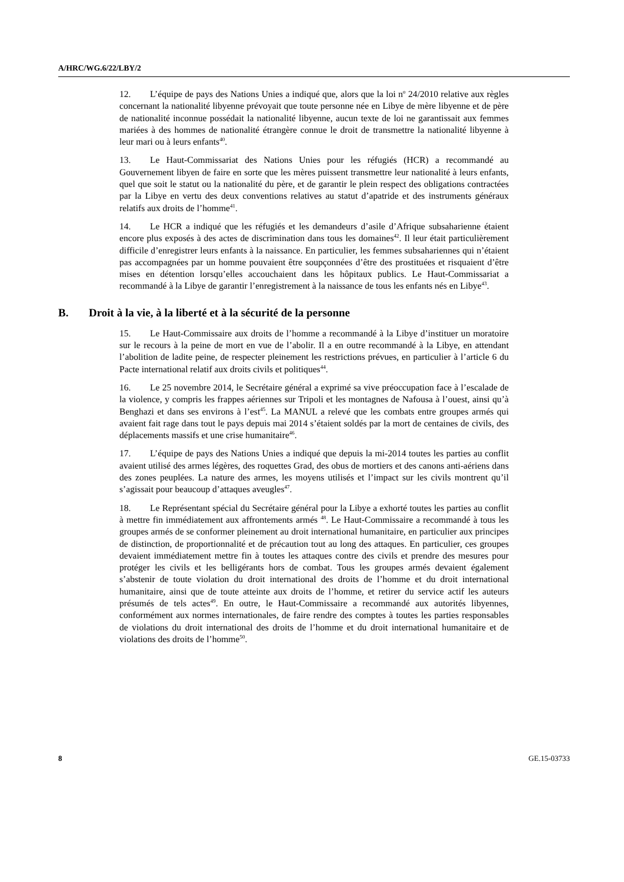A/HRC/WG.6/22/LBY/2
12. L’équipe de pays des Nations Unies a indiqué que, alors que la loi n<sup>o</sup> 24/2010 relative aux règles concernant la nationalité libyenne prévoyait que toute personne née en Libye de mère libyenne et de père de nationalité inconnue possédait la nationalité libyenne, aucun texte de loi ne garantissait aux femmes mariées à des hommes de nationalité étrangère connue le droit de transmettre la nationalité libyenne à leur mari ou à leurs enfants<sup>40</sup>.
13. Le Haut-Commissariat des Nations Unies pour les réfugiés (HCR) a recommandé au Gouvernement libyen de faire en sorte que les mères puissent transmettre leur nationalité à leurs enfants, quel que soit le statut ou la nationalité du père, et de garantir le plein respect des obligations contractées par la Libye en vertu des deux conventions relatives au statut d’apatride et des instruments généraux relatifs aux droits de l’homme<sup>41</sup>.
14. Le HCR a indiqué que les réfugiés et les demandeurs d’asile d’Afrique subsaharienne étaient encore plus exposés à des actes de discrimination dans tous les domaines<sup>42</sup>. Il leur était particulièrement difficile d’enregistrer leurs enfants à la naissance. En particulier, les femmes subsahariennes qui n’étaient pas accompagnées par un homme pouvaient être soupçonnées d’être des prostituées et risquaient d’être mises en détention lorsqu’elles accouchaient dans les hôpitaux publics. Le Haut-Commissariat a recommandé à la Libye de garantir l’enregistrement à la naissance de tous les enfants nés en Libye<sup>43</sup>.
B. Droit à la vie, à la liberté et à la sécurité de la personne
15. Le Haut-Commissaire aux droits de l’homme a recommandé à la Libye d’instituer un moratoire sur le recours à la peine de mort en vue de l’abolir. Il a en outre recommandé à la Libye, en attendant l’abolition de ladite peine, de respecter pleinement les restrictions prévues, en particulier à l’article 6 du Pacte international relatif aux droits civils et politiques<sup>44</sup>.
16. Le 25 novembre 2014, le Secrétaire général a exprimé sa vive préoccupation face à l’escalade de la violence, y compris les frappes aériennes sur Tripoli et les montagnes de Nafousa à l’ouest, ainsi qu’à Benghazi et dans ses environs à l’est<sup>45</sup>. La MANUL a relevé que les combats entre groupes armés qui avaient fait rage dans tout le pays depuis mai 2014 s’étaient soldés par la mort de centaines de civils, des déplacements massifs et une crise humanitaire<sup>46</sup>.
17. L’équipe de pays des Nations Unies a indiqué que depuis la mi-2014 toutes les parties au conflit avaient utilisé des armes légères, des roquettes Grad, des obus de mortiers et des canons anti-aériens dans des zones peuplées. La nature des armes, les moyens utilisés et l’impact sur les civils montrent qu’il s’agissait pour beaucoup d’attaques aveugles<sup>47</sup>.
18. Le Représentant spécial du Secrétaire général pour la Libye a exhorté toutes les parties au conflit à mettre fin immédiatement aux affrontements armés <sup>48</sup>. Le Haut-Commissaire a recommandé à tous les groupes armés de se conformer pleinement au droit international humanitaire, en particulier aux principes de distinction, de proportionnalité et de précaution tout au long des attaques. En particulier, ces groupes devaient immédiatement mettre fin à toutes les attaques contre des civils et prendre des mesures pour protéger les civils et les belligérants hors de combat. Tous les groupes armés devaient également s’abstenir de toute violation du droit international des droits de l’homme et du droit international humanitaire, ainsi que de toute atteinte aux droits de l’homme, et retirer du service actif les auteurs présumés de tels actes<sup>49</sup>. En outre, le Haut-Commissaire a recommandé aux autorités libyennes, conformément aux normes internationales, de faire rendre des comptes à toutes les parties responsables de violations du droit international des droits de l’homme et du droit international humanitaire et de violations des droits de l’homme<sup>50</sup>.
8 GE.15-03733